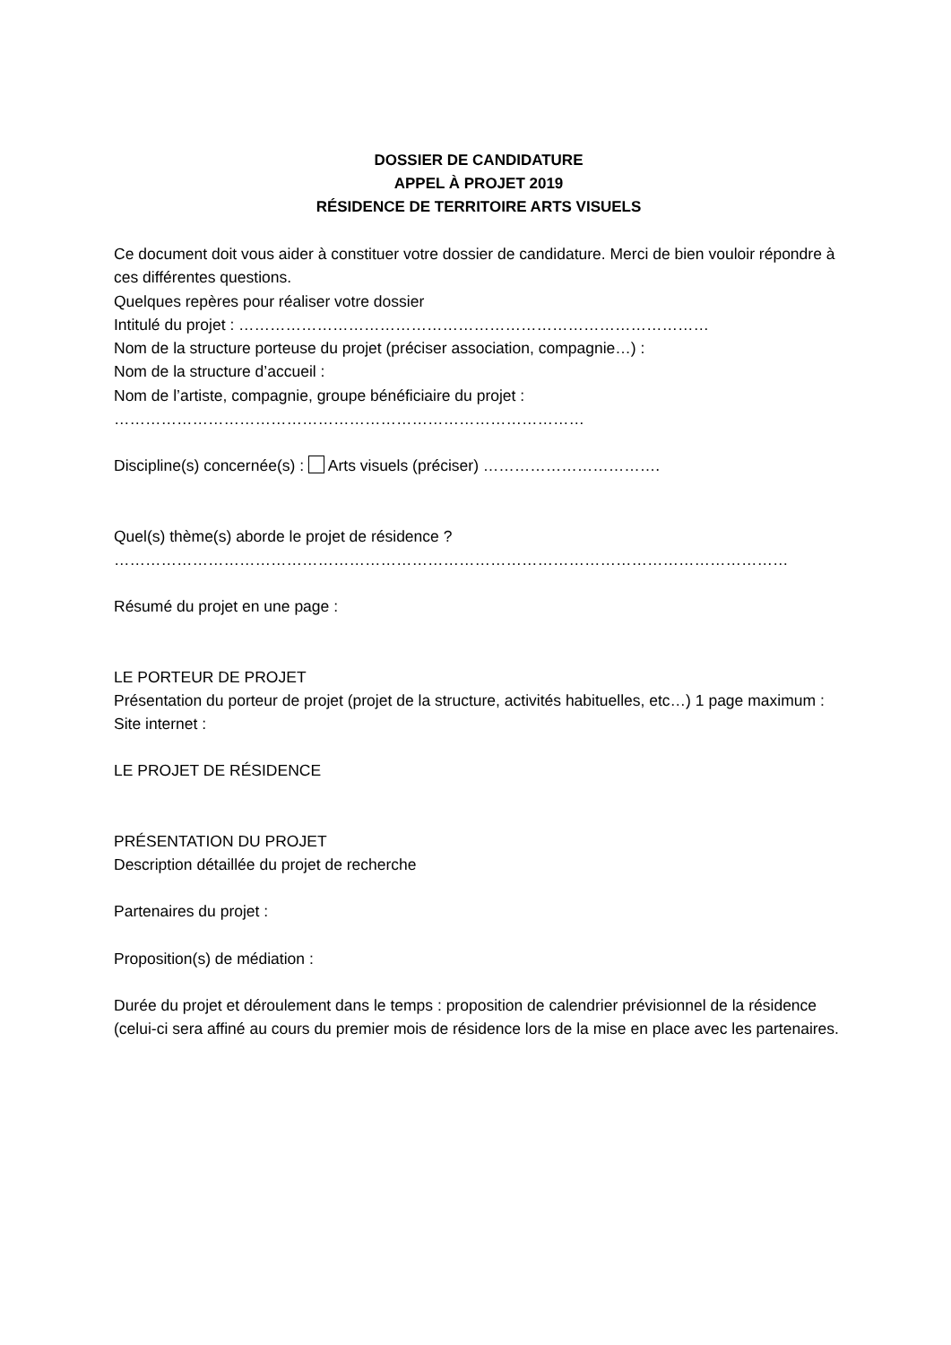DOSSIER DE CANDIDATURE
APPEL À PROJET 2019
RÉSIDENCE DE TERRITOIRE ARTS VISUELS
Ce document doit vous aider à constituer votre dossier de candidature. Merci de bien vouloir répondre à ces différentes questions.
Quelques repères pour réaliser votre dossier
Intitulé du projet : ………………………………………………………………………………
Nom de la structure porteuse du projet (préciser association, compagnie…) :
Nom de la structure d’accueil :
Nom de l’artiste, compagnie, groupe bénéficiaire du projet :
………………………………………………………………………………
Discipline(s) concernée(s) : Arts visuels (préciser) …………………………….
Quel(s) thème(s) aborde le projet de résidence ?
…………………………………………………………………………………………………………………
Résumé du projet en une page :
LE PORTEUR DE PROJET
Présentation du porteur de projet (projet de la structure, activités habituelles, etc…) 1 page maximum :
Site internet :
LE PROJET DE RÉSIDENCE
PRÉSENTATION DU PROJET
Description détaillée du projet de recherche
Partenaires du projet :
Proposition(s) de médiation :
Durée du projet et déroulement dans le temps : proposition de calendrier prévisionnel de la résidence (celui-ci sera affiné au cours du premier mois de résidence lors de la mise en place avec les partenaires.